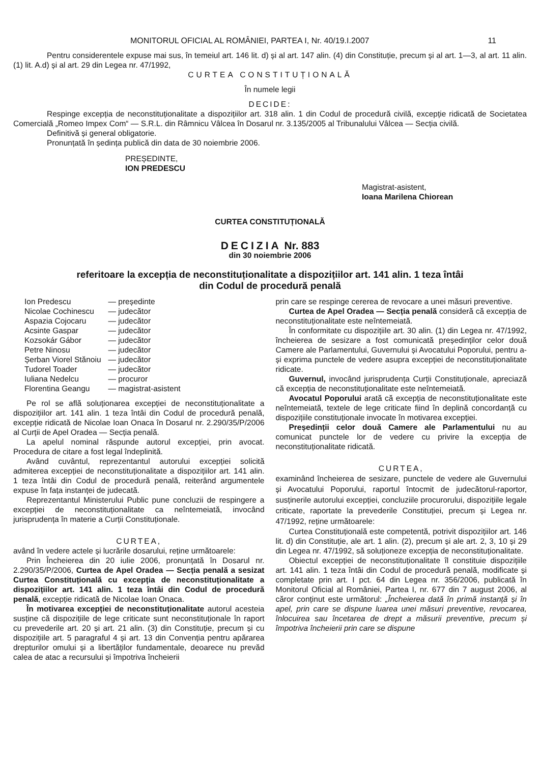MONITORUL OFICIAL AL ROMÂNIEI, PARTEA I, Nr. 40/19.I.2007 11
Pentru considerentele expuse mai sus, în temeiul art. 146 lit. d) și al art. 147 alin. (4) din Constituție, precum și al art. 1—3, al art. 11 alin. (1) lit. A.d) și al art. 29 din Legea nr. 47/1992,
CURTEA CONSTITUȚIONALĂ
În numele legii
DECIDE:
Respinge excepția de neconstituționalitate a dispozițiilor art. 318 alin. 1 din Codul de procedură civilă, excepție ridicată de Societatea Comercială „Romeo Impex Com“ — S.R.L. din Râmnicu Vâlcea în Dosarul nr. 3.135/2005 al Tribunalului Vâlcea — Secția civilă.
Definitivă și general obligatorie.
Pronunțată în ședința publică din data de 30 noiembrie 2006.
PREȘEDINTE,
ION PREDESCU
Magistrat-asistent,
Ioana Marilena Chiorean
CURTEA CONSTITUȚIONALĂ
DECIZIA Nr. 883
din 30 noiembrie 2006
referitoare la excepția de neconstituționalitate a dispozițiilor art. 141 alin. 1 teza întâi
din Codul de procedură penală
| Ion Predescu | — președinte |
| Nicolae Cochinescu | — judecător |
| Aspazia Cojocaru | — judecător |
| Acsinte Gaspar | — judecător |
| Kozsokár Gábor | — judecător |
| Petre Ninosu | — judecător |
| Șerban Viorel Stănoiu | — judecător |
| Tudorel Toader | — judecător |
| Iuliana Nedelcu | — procuror |
| Florentina Geangu | — magistrat-asistent |
Pe rol se află soluționarea excepției de neconstituționalitate a dispozițiilor art. 141 alin. 1 teza întâi din Codul de procedură penală, excepție ridicată de Nicolae Ioan Onaca în Dosarul nr. 2.290/35/P/2006 al Curții de Apel Oradea — Secția penală.
La apelul nominal răspunde autorul excepției, prin avocat. Procedura de citare a fost legal îndeplinită.
Având cuvântul, reprezentantul autorului excepției solicită admiterea excepției de neconstituționalitate a dispozițiilor art. 141 alin. 1 teza întâi din Codul de procedură penală, reiterând argumentele expuse în fața instanței de judecată.
Reprezentantul Ministerului Public pune concluzii de respingere a excepției de neconstituționalitate ca neîntemeiată, invocând jurisprudența în materie a Curții Constituționale.
CURTEA,
având în vedere actele și lucrările dosarului, reține următoarele:
Prin Încheierea din 20 iulie 2006, pronunțată în Dosarul nr. 2.290/35/P/2006, Curtea de Apel Oradea — Secția penală a sesizat Curtea Constituțională cu excepția de neconstituționalitate a dispozițiilor art. 141 alin. 1 teza întâi din Codul de procedură penală, excepție ridicată de Nicolae Ioan Onaca.
În motivarea excepției de neconstituționalitate autorul acesteia susține că dispozițiile de lege criticate sunt neconstituționale în raport cu prevederile art. 20 și art. 21 alin. (3) din Constituție, precum și cu dispozițiile art. 5 paragraful 4 și art. 13 din Convenția pentru apărarea drepturilor omului și a libertăților fundamentale, deoarece nu prevăd calea de atac a recursului și împotriva încheierii
prin care se respinge cererea de revocare a unei măsuri preventive.
Curtea de Apel Oradea — Secția penală consideră că excepția de neconstituționalitate este neîntemeiată.
În conformitate cu dispozițiile art. 30 alin. (1) din Legea nr. 47/1992, încheierea de sesizare a fost comunicată președinților celor două Camere ale Parlamentului, Guvernului și Avocatului Poporului, pentru a-și exprima punctele de vedere asupra excepției de neconstituționalitate ridicate.
Guvernul, invocând jurisprudența Curții Constituționale, apreciază că excepția de neconstituționalitate este neîntemeiată.
Avocatul Poporului arată că excepția de neconstituționalitate este neîntemeiată, textele de lege criticate fiind în deplină concordanță cu dispozițiile constituționale invocate în motivarea excepției.
Președinții celor două Camere ale Parlamentului nu au comunicat punctele lor de vedere cu privire la excepția de neconstituționalitate ridicată.
CURTEA,
examinând încheierea de sesizare, punctele de vedere ale Guvernului și Avocatului Poporului, raportul întocmit de judecătorul-raportor, susținerile autorului excepției, concluziile procurorului, dispozițiile legale criticate, raportate la prevederile Constituției, precum și Legea nr. 47/1992, reține următoarele:
Curtea Constituțională este competentă, potrivit dispozițiilor art. 146 lit. d) din Constituție, ale art. 1 alin. (2), precum și ale art. 2, 3, 10 și 29 din Legea nr. 47/1992, să soluționeze excepția de neconstituționalitate.
Obiectul excepției de neconstituționalitate îl constituie dispozițiile art. 141 alin. 1 teza întâi din Codul de procedură penală, modificate și completate prin art. I pct. 64 din Legea nr. 356/2006, publicată în Monitorul Oficial al României, Partea I, nr. 677 din 7 august 2006, al căror conținut este următorul: „Încheierea dată în primă instanță și în apel, prin care se dispune luarea unei măsuri preventive, revocarea, înlocuirea sau încetarea de drept a măsurii preventive, precum și împotriva încheierii prin care se dispune